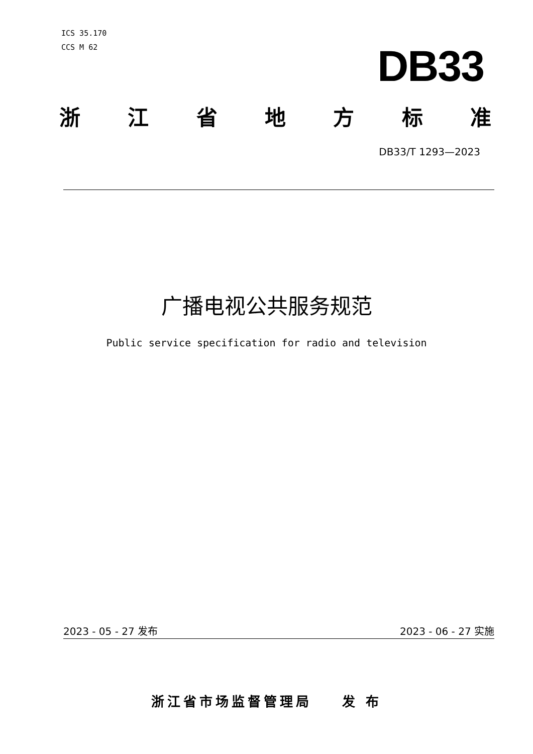ICS 35.170
CCS M 62
DB33
浙 江 省 地 方 标 准
DB33/T 1293—2023
广播电视公共服务规范
Public service specification for radio and television
2023 - 05 - 27 发布 2023 - 06 - 27 实施
浙江省市场监督管理局 发 布